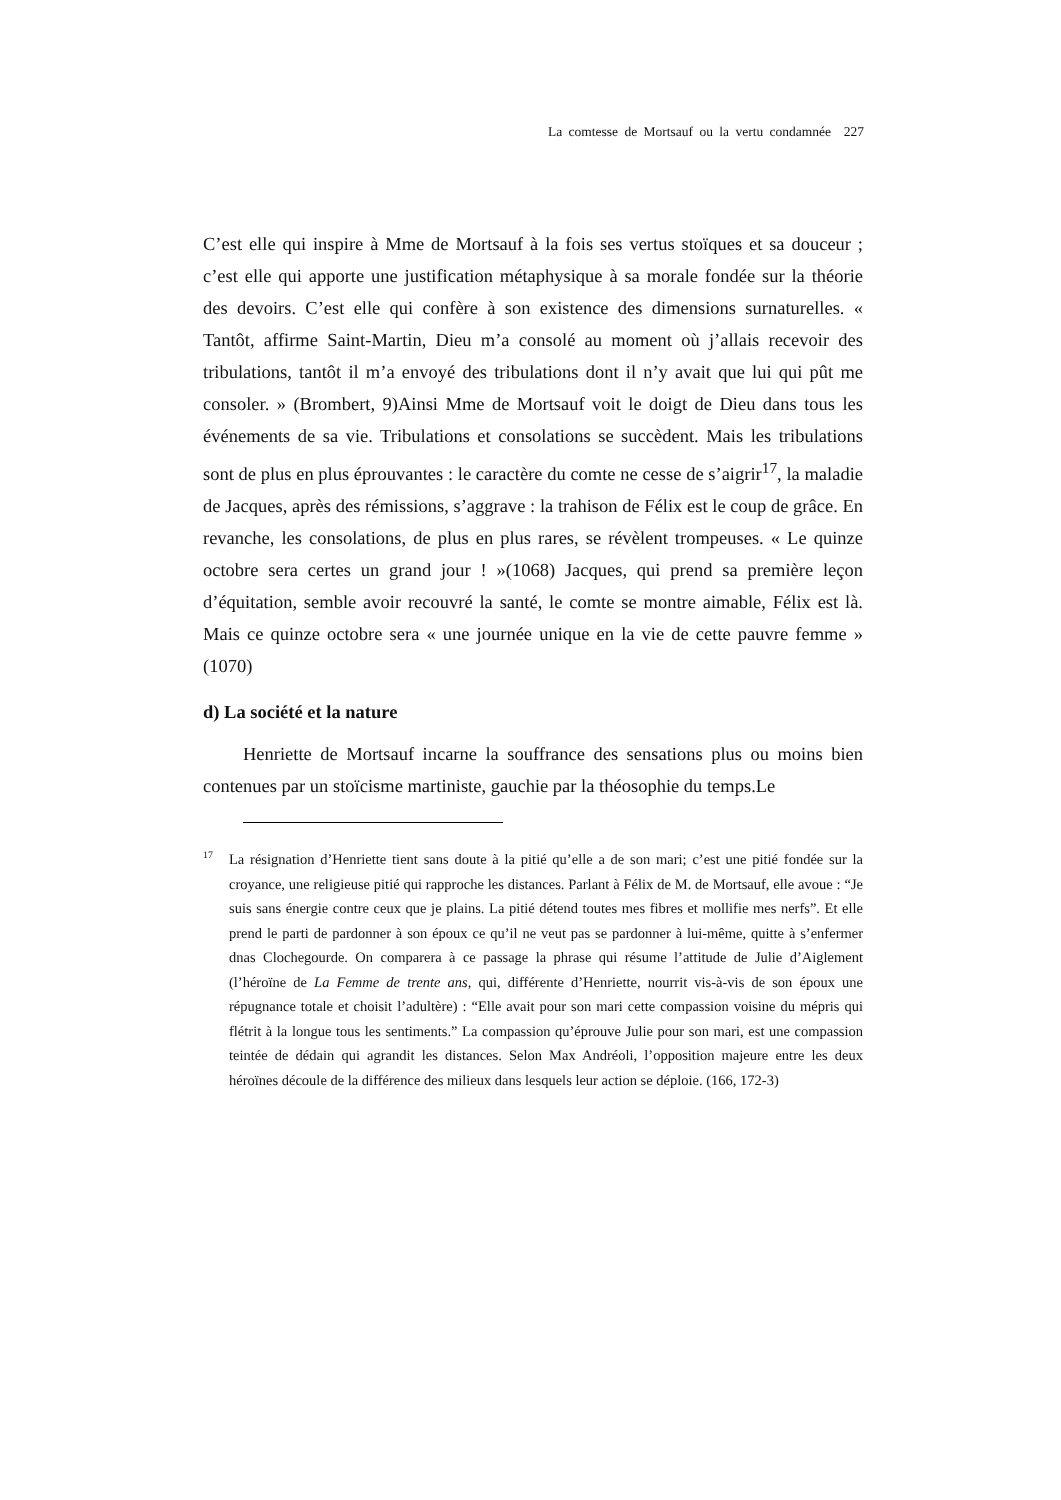La comtesse de Mortsauf ou la vertu condamnée 227
C’est elle qui inspire à Mme de Mortsauf à la fois ses vertus stoïques et sa douceur ; c’est elle qui apporte une justification métaphysique à sa morale fondée sur la théorie des devoirs. C’est elle qui confère à son existence des dimensions surnaturelles. « Tantôt, affirme Saint-Martin, Dieu m’a consolé au moment où j’allais recevoir des tribulations, tantôt il m’a envoyé des tribulations dont il n’y avait que lui qui pût me consoler. » (Brombert, 9)Ainsi Mme de Mortsauf voit le doigt de Dieu dans tous les événements de sa vie. Tribulations et consolations se succèdent. Mais les tribulations sont de plus en plus éprouvantes : le caractère du comte ne cesse de s’aigrir<sup>17</sup>, la maladie de Jacques, après des rémissions, s’aggrave : la trahison de Félix est le coup de grâce. En revanche, les consolations, de plus en plus rares, se révèlent trompeuses. « Le quinze octobre sera certes un grand jour ! »(1068) Jacques, qui prend sa première leçon d’équitation, semble avoir recouvré la santé, le comte se montre aimable, Félix est là. Mais ce quinze octobre sera « une journée unique en la vie de cette pauvre femme » (1070)
d) La société et la nature
Henriette de Mortsauf incarne la souffrance des sensations plus ou moins bien contenues par un stoïcisme martiniste, gauchie par la théosophie du temps.Le
<sup>17</sup> La résignation d’Henriette tient sans doute à la pitié qu’elle a de son mari; c’est une pitié fondée sur la croyance, une religieuse pitié qui rapproche les distances. Parlant à Félix de M. de Mortsauf, elle avoue : “Je suis sans énergie contre ceux que je plains. La pitié détend toutes mes fibres et mollifie mes nerfs”. Et elle prend le parti de pardonner à son époux ce qu’il ne veut pas se pardonner à lui-même, quitte à s’enfermer dnas Clochegourde. On comparera à ce passage la phrase qui résume l’attitude de Julie d’Aiglement (l’héroïne de La Femme de trente ans, qui, différente d’Henriette, nourrit vis-à-vis de son époux une répugnance totale et choisit l’adultère) : “Elle avait pour son mari cette compassion voisine du mépris qui flétrit à la longue tous les sentiments.” La compassion qu’éprouve Julie pour son mari, est une compassion teintée de dédain qui agrandit les distances. Selon Max Andréoli, l’opposition majeure entre les deux héroïnes découle de la différence des milieux dans lesquels leur action se déploie. (166, 172-3)